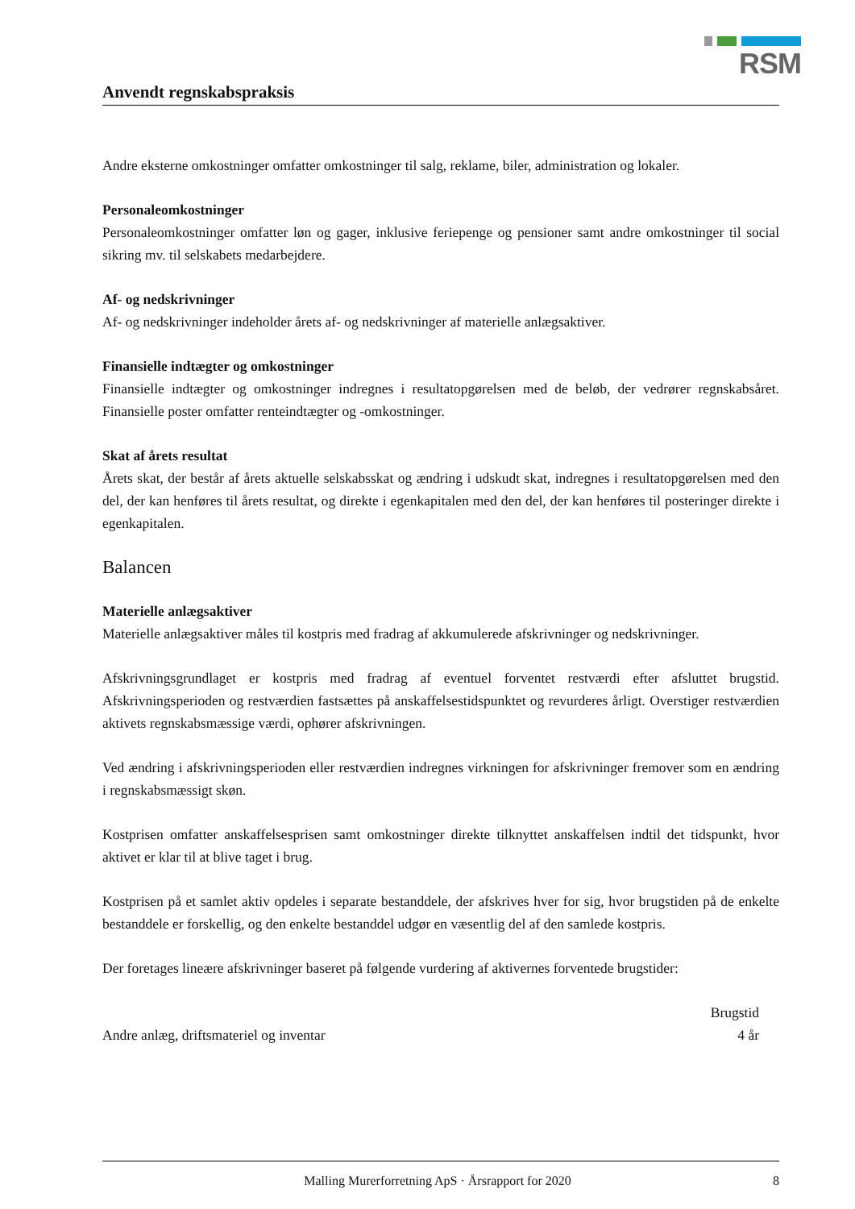RSM
Anvendt regnskabspraksis
Andre eksterne omkostninger omfatter omkostninger til salg, reklame, biler, administration og lokaler.
Personaleomkostninger
Personaleomkostninger omfatter løn og gager, inklusive feriepenge og pensioner samt andre omkostninger til social sikring mv. til selskabets medarbejdere.
Af- og nedskrivninger
Af- og nedskrivninger indeholder årets af- og nedskrivninger af materielle anlægsaktiver.
Finansielle indtægter og omkostninger
Finansielle indtægter og omkostninger indregnes i resultatopgørelsen med de beløb, der vedrører regnskabsåret. Finansielle poster omfatter renteindtægter og -omkostninger.
Skat af årets resultat
Årets skat, der består af årets aktuelle selskabsskat og ændring i udskudt skat, indregnes i resultatopgørelsen med den del, der kan henføres til årets resultat, og direkte i egenkapitalen med den del, der kan henføres til posteringer direkte i egenkapitalen.
Balancen
Materielle anlægsaktiver
Materielle anlægsaktiver måles til kostpris med fradrag af akkumulerede afskrivninger og nedskrivninger.
Afskrivningsgrundlaget er kostpris med fradrag af eventuel forventet restværdi efter afsluttet brugstid. Afskrivningsperioden og restværdien fastsættes på anskaffelsestidspunktet og revurderes årligt. Overstiger restværdien aktivets regnskabsmæssige værdi, ophører afskrivningen.
Ved ændring i afskrivningsperioden eller restværdien indregnes virkningen for afskrivninger fremover som en ændring i regnskabsmæssigt skøn.
Kostprisen omfatter anskaffelsesprisen samt omkostninger direkte tilknyttet anskaffelsen indtil det tidspunkt, hvor aktivet er klar til at blive taget i brug.
Kostprisen på et samlet aktiv opdeles i separate bestanddele, der afskrives hver for sig, hvor brugstiden på de enkelte bestanddele er forskellig, og den enkelte bestanddel udgør en væsentlig del af den samlede kostpris.
Der foretages lineære afskrivninger baseret på følgende vurdering af aktivernes forventede brugstider:
| | Brugstid |
| --- | --- |
| Andre anlæg, driftsmateriel og inventar | 4 år |
Malling Murerforretning ApS · Årsrapport for 2020 8